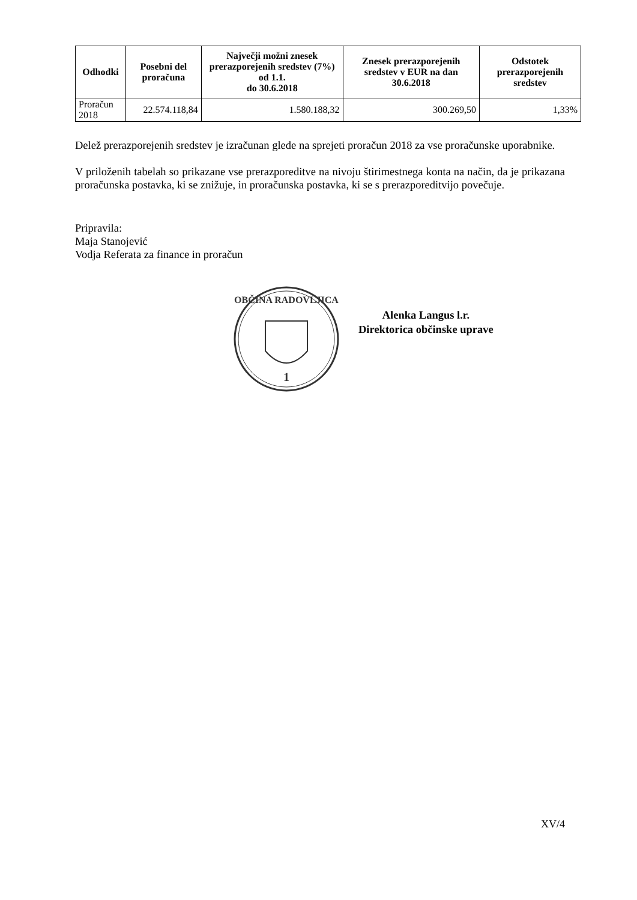| Odhodki | Posebni del proračuna | Največji možni znesek prerazporejenih sredstev (7%) od 1.1. do 30.6.2018 | Znesek prerazporejenih sredstev v EUR na dan 30.6.2018 | Odstotek prerazporejenih sredstev |
| --- | --- | --- | --- | --- |
| Proračun 2018 | 22.574.118,84 | 1.580.188,32 | 300.269,50 | 1,33% |
Delež prerazporejenih sredstev je izračunan glede na sprejeti proračun 2018 za vse proračunske uporabnike.
V priloženih tabelah so prikazane vse prerazporeditve na nivoju štirimestnega konta na način, da je prikazana proračunska postavka, ki se znižuje, in proračunska postavka, ki se s prerazporeditvijo povečuje.
Pripravila:
Maja Stanojević
Vodja Referata za finance in proračun
OBČINA RADOVLJICA
1
Alenka Langus l.r.
Direktorica občinske uprave
XV/4